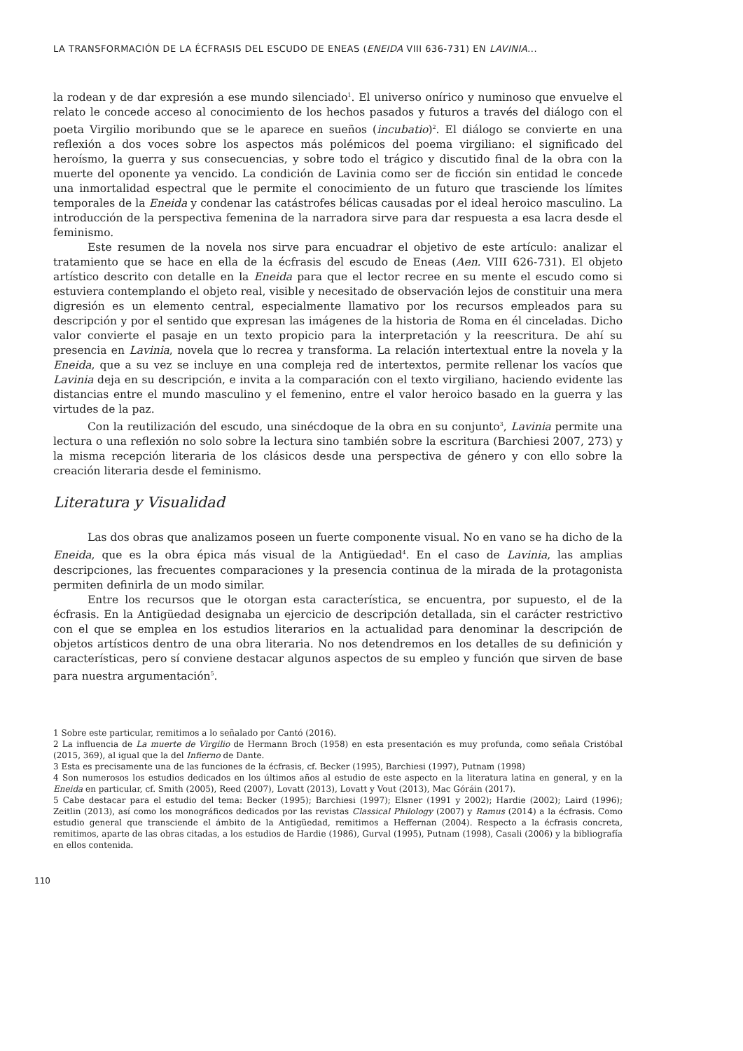LA TRANSFORMACIÓN DE LA ÉCFRASIS DEL ESCUDO DE ENEAS (ENEIDA VIII 636-731) EN LAVINIA...
la rodean y de dar expresión a ese mundo silenciado<sup>1</sup>. El universo onírico y numinoso que envuelve el relato le concede acceso al conocimiento de los hechos pasados y futuros a través del diálogo con el poeta Virgilio moribundo que se le aparece en sueños (incubatio)<sup>2</sup>. El diálogo se convierte en una reflexión a dos voces sobre los aspectos más polémicos del poema virgiliano: el significado del heroísmo, la guerra y sus consecuencias, y sobre todo el trágico y discutido final de la obra con la muerte del oponente ya vencido. La condición de Lavinia como ser de ficción sin entidad le concede una inmortalidad espectral que le permite el conocimiento de un futuro que trasciende los límites temporales de la Eneida y condenar las catástrofes bélicas causadas por el ideal heroico masculino. La introducción de la perspectiva femenina de la narradora sirve para dar respuesta a esa lacra desde el feminismo.
Este resumen de la novela nos sirve para encuadrar el objetivo de este artículo: analizar el tratamiento que se hace en ella de la écfrasis del escudo de Eneas (Aen. VIII 626-731). El objeto artístico descrito con detalle en la Eneida para que el lector recree en su mente el escudo como si estuviera contemplando el objeto real, visible y necesitado de observación lejos de constituir una mera digresión es un elemento central, especialmente llamativo por los recursos empleados para su descripción y por el sentido que expresan las imágenes de la historia de Roma en él cinceladas. Dicho valor convierte el pasaje en un texto propicio para la interpretación y la reescritura. De ahí su presencia en Lavinia, novela que lo recrea y transforma. La relación intertextual entre la novela y la Eneida, que a su vez se incluye en una compleja red de intertextos, permite rellenar los vacíos que Lavinia deja en su descripción, e invita a la comparación con el texto virgiliano, haciendo evidente las distancias entre el mundo masculino y el femenino, entre el valor heroico basado en la guerra y las virtudes de la paz.
Con la reutilización del escudo, una sinécdoque de la obra en su conjunto<sup>3</sup>, Lavinia permite una lectura o una reflexión no solo sobre la lectura sino también sobre la escritura (Barchiesi 2007, 273) y la misma recepción literaria de los clásicos desde una perspectiva de género y con ello sobre la creación literaria desde el feminismo.
Literatura y Visualidad
Las dos obras que analizamos poseen un fuerte componente visual. No en vano se ha dicho de la Eneida, que es la obra épica más visual de la Antigüedad<sup>4</sup>. En el caso de Lavinia, las amplias descripciones, las frecuentes comparaciones y la presencia continua de la mirada de la protagonista permiten definirla de un modo similar.
Entre los recursos que le otorgan esta característica, se encuentra, por supuesto, el de la écfrasis. En la Antigüedad designaba un ejercicio de descripción detallada, sin el carácter restrictivo con el que se emplea en los estudios literarios en la actualidad para denominar la descripción de objetos artísticos dentro de una obra literaria. No nos detendremos en los detalles de su definición y características, pero sí conviene destacar algunos aspectos de su empleo y función que sirven de base para nuestra argumentación<sup>5</sup>.
1 Sobre este particular, remitimos a lo señalado por Cantó (2016).
2 La influencia de La muerte de Virgilio de Hermann Broch (1958) en esta presentación es muy profunda, como señala Cristóbal (2015, 369), al igual que la del Infierno de Dante.
3 Esta es precisamente una de las funciones de la écfrasis, cf. Becker (1995), Barchiesi (1997), Putnam (1998)
4 Son numerosos los estudios dedicados en los últimos años al estudio de este aspecto en la literatura latina en general, y en la Eneida en particular, cf. Smith (2005), Reed (2007), Lovatt (2013), Lovatt y Vout (2013), Mac Góráin (2017).
5 Cabe destacar para el estudio del tema: Becker (1995); Barchiesi (1997); Elsner (1991 y 2002); Hardie (2002); Laird (1996); Zeitlin (2013), así como los monográficos dedicados por las revistas Classical Philology (2007) y Ramus (2014) a la écfrasis. Como estudio general que transciende el ámbito de la Antigüedad, remitimos a Heffernan (2004). Respecto a la écfrasis concreta, remitimos, aparte de las obras citadas, a los estudios de Hardie (1986), Gurval (1995), Putnam (1998), Casali (2006) y la bibliografía en ellos contenida.
110